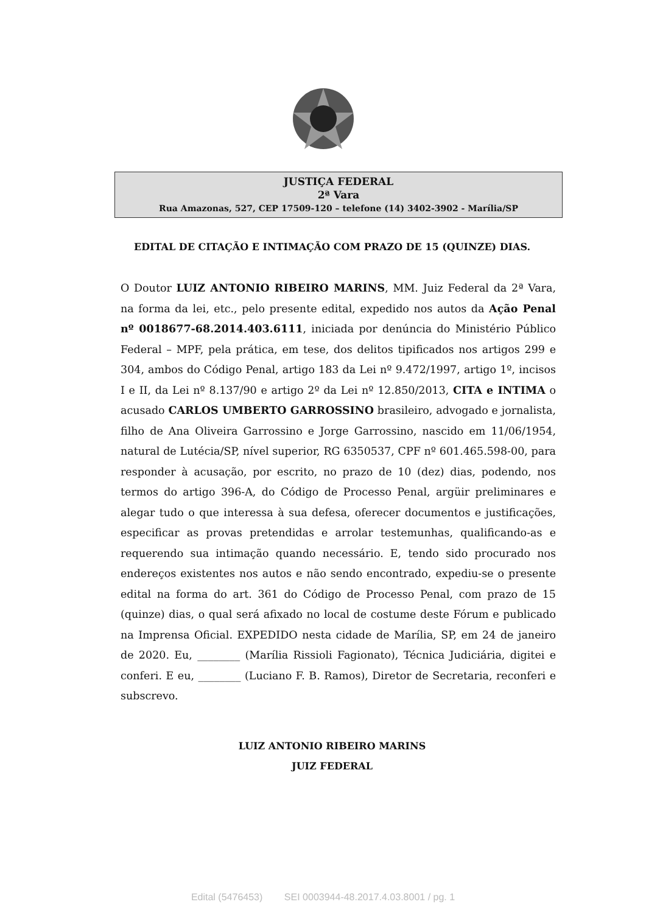JUSTIÇA FEDERAL
2ª Vara
Rua Amazonas, 527, CEP 17509-120 – telefone (14) 3402-3902 - Marília/SP
EDITAL DE CITAÇÃO E INTIMAÇÃO COM PRAZO DE 15 (QUINZE) DIAS.
O Doutor LUIZ ANTONIO RIBEIRO MARINS, MM. Juiz Federal da 2ª Vara, na forma da lei, etc., pelo presente edital, expedido nos autos da Ação Penal nº 0018677-68.2014.403.6111, iniciada por denúncia do Ministério Público Federal – MPF, pela prática, em tese, dos delitos tipificados nos artigos 299 e 304, ambos do Código Penal, artigo 183 da Lei nº 9.472/1997, artigo 1º, incisos I e II, da Lei nº 8.137/90 e artigo 2º da Lei nº 12.850/2013, CITA e INTIMA o acusado CARLOS UMBERTO GARROSSINO brasileiro, advogado e jornalista, filho de Ana Oliveira Garrossino e Jorge Garrossino, nascido em 11/06/1954, natural de Lutécia/SP, nível superior, RG 6350537, CPF nº 601.465.598-00, para responder à acusação, por escrito, no prazo de 10 (dez) dias, podendo, nos termos do artigo 396-A, do Código de Processo Penal, argüir preliminares e alegar tudo o que interessa à sua defesa, oferecer documentos e justificações, especificar as provas pretendidas e arrolar testemunhas, qualificando-as e requerendo sua intimação quando necessário. E, tendo sido procurado nos endereços existentes nos autos e não sendo encontrado, expediu-se o presente edital na forma do art. 361 do Código de Processo Penal, com prazo de 15 (quinze) dias, o qual será afixado no local de costume deste Fórum e publicado na Imprensa Oficial. EXPEDIDO nesta cidade de Marília, SP, em 24 de janeiro de 2020. Eu, ________ (Marília Rissioli Fagionato), Técnica Judiciária, digitei e conferi. E eu, ________ (Luciano F. B. Ramos), Diretor de Secretaria, reconferi e subscrevo.
LUIZ ANTONIO RIBEIRO MARINS
JUIZ FEDERAL
Edital (5476453) SEI 0003944-48.2017.4.03.8001 / pg. 1